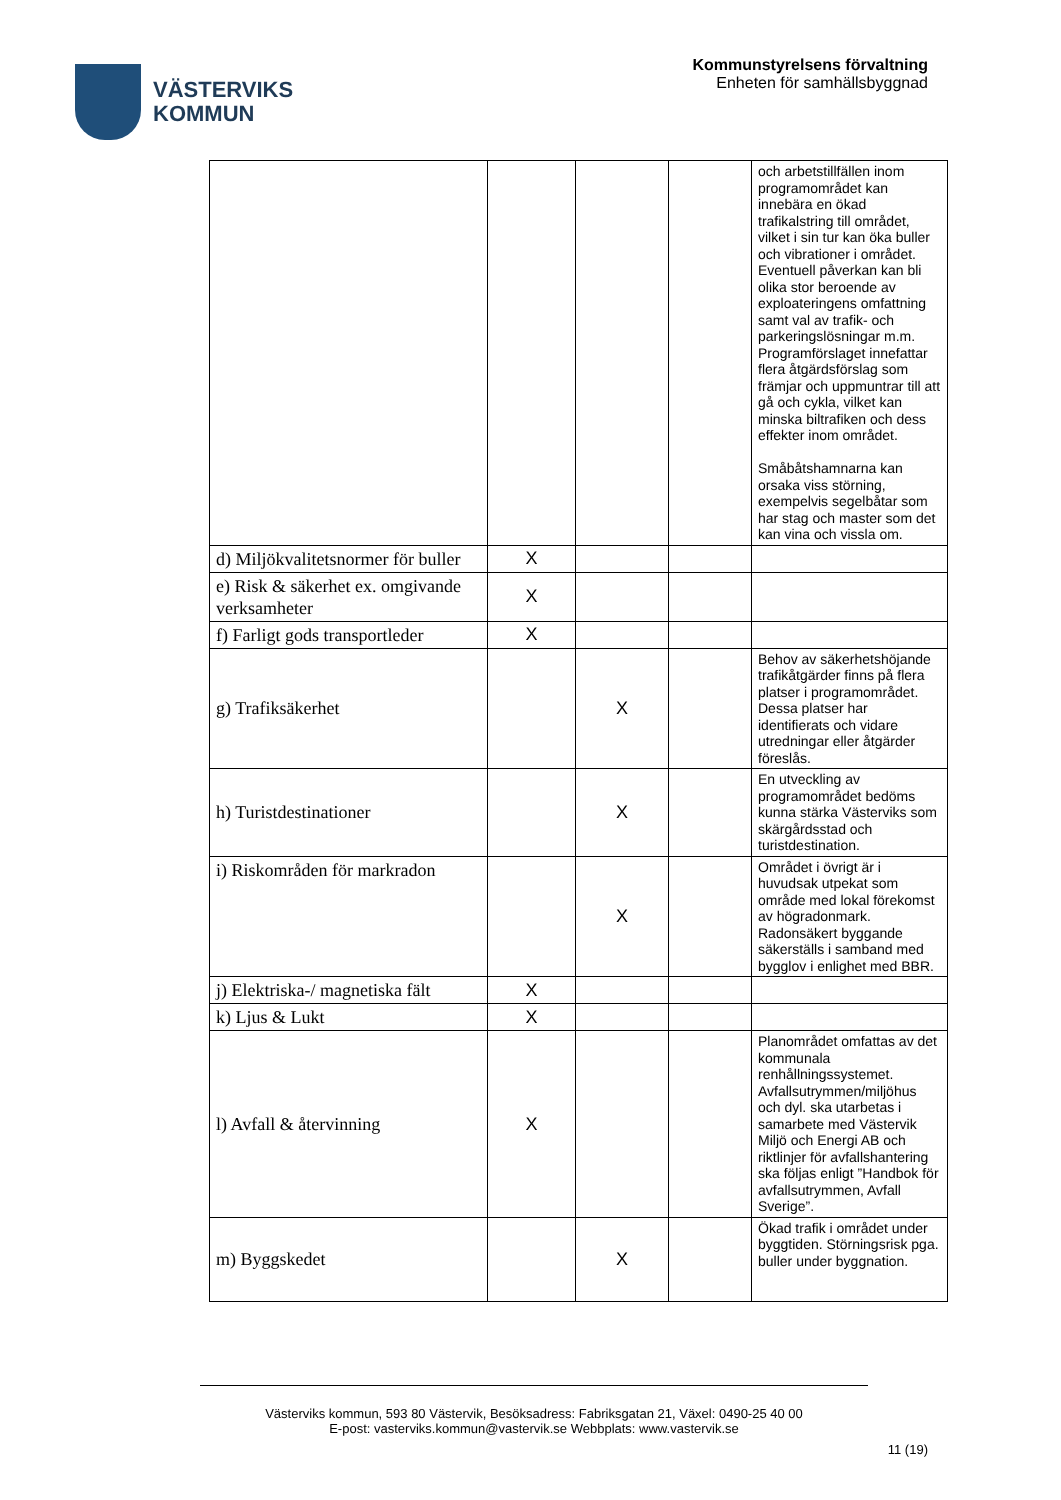VÄSTERVIKS
KOMMUN
Kommunstyrelsens förvaltning
Enheten för samhällsbyggnad
| | | | | och arbetstillfällen inom programområdet kan innebära en ökad trafikalstring till området, vilket i sin tur kan öka buller och vibrationer i området. Eventuell påverkan kan bli olika stor beroende av exploateringens omfattning samt val av trafik- och parkeringslösningar m.m. Programförslaget innefattar flera åtgärdsförslag som främjar och uppmuntrar till att gå och cykla, vilket kan minska biltrafiken och dess effekter inom området. Småbåtshamnarna kan orsaka viss störning, exempelvis segelbåtar som har stag och master som det kan vina och vissla om. |
| d) Miljökvalitetsnormer för buller | X | | | |
| e) Risk & säkerhet ex. omgivande verksamheter | X | | | |
| f) Farligt gods transportleder | X | | | |
| g) Trafiksäkerhet | | X | | Behov av säkerhetshöjande trafikåtgärder finns på flera platser i programområdet. Dessa platser har identifierats och vidare utredningar eller åtgärder föreslås. |
| h) Turistdestinationer | | X | | En utveckling av programområdet bedöms kunna stärka Västerviks som skärgårdsstad och turistdestination. |
| i) Riskområden för markradon | | X | | Området i övrigt är i huvudsak utpekat som område med lokal förekomst av högradonmark. Radonsäkert byggande säkerställs i samband med bygglov i enlighet med BBR. |
| j) Elektriska-/ magnetiska fält | X | | | |
| k) Ljus & Lukt | X | | | |
| l) Avfall & återvinning | X | | | Planområdet omfattas av det kommunala renhållningssystemet. Avfallsutrymmen/miljöhus och dyl. ska utarbetas i samarbete med Västervik Miljö och Energi AB och riktlinjer för avfallshantering ska följas enligt ”Handbok för avfallsutrymmen, Avfall Sverige”. |
| m) Byggskedet | | X | | Ökad trafik i området under byggtiden. Störningsrisk pga. buller under byggnation. |
Västerviks kommun, 593 80 Västervik, Besöksadress: Fabriksgatan 21, Växel: 0490-25 40 00
E-post: vasterviks.kommun@vastervik.se Webbplats: www.vastervik.se
11 (19)